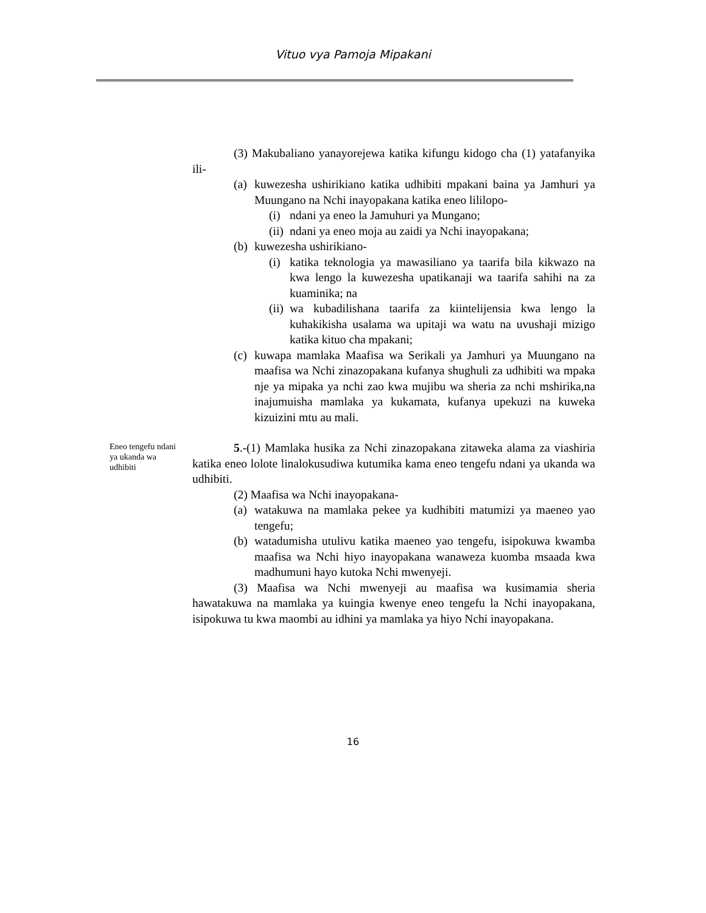Vituo vya Pamoja Mipakani
(3) Makubaliano yanayorejewa katika kifungu kidogo cha (1) yatafanyika ili-
(a) kuwezesha ushirikiano katika udhibiti mpakani baina ya Jamhuri ya Muungano na Nchi inayopakana katika eneo lililopo-
(i) ndani ya eneo la Jamuhuri ya Mungano;
(ii) ndani ya eneo moja au zaidi ya Nchi inayopakana;
(b) kuwezesha ushirikiano-
(i) katika teknologia ya mawasiliano ya taarifa bila kikwazo na kwa lengo la kuwezesha upatikanaji wa taarifa sahihi na za kuaminika; na
(ii) wa kubadilishana taarifa za kiintelijensia kwa lengo la kuhakikisha usalama wa upitaji wa watu na uvushaji mizigo katika kituo cha mpakani;
(c) kuwapa mamlaka Maafisa wa Serikali ya Jamhuri ya Muungano na maafisa wa Nchi zinazopakana kufanya shughuli za udhibiti wa mpaka nje ya mipaka ya nchi zao kwa mujibu wa sheria za nchi mshirika,na inajumuisha mamlaka ya kukamata, kufanya upekuzi na kuweka kizuizini mtu au mali.
Eneo tengefu ndani ya ukanda wa udhibiti
5.-(1) Mamlaka husika za Nchi zinazopakana zitaweka alama za viashiria katika eneo lolote linalokusudiwa kutumika kama eneo tengefu ndani ya ukanda wa udhibiti.
(2) Maafisa wa Nchi inayopakana-
(a) watakuwa na mamlaka pekee ya kudhibiti matumizi ya maeneo yao tengefu;
(b) watadumisha utulivu katika maeneo yao tengefu, isipokuwa kwamba maafisa wa Nchi hiyo inayopakana wanaweza kuomba msaada kwa madhumuni hayo kutoka Nchi mwenyeji.
(3) Maafisa wa Nchi mwenyeji au maafisa wa kusimamia sheria hawatakuwa na mamlaka ya kuingia kwenye eneo tengefu la Nchi inayopakana, isipokuwa tu kwa maombi au idhini ya mamlaka ya hiyo Nchi inayopakana.
16